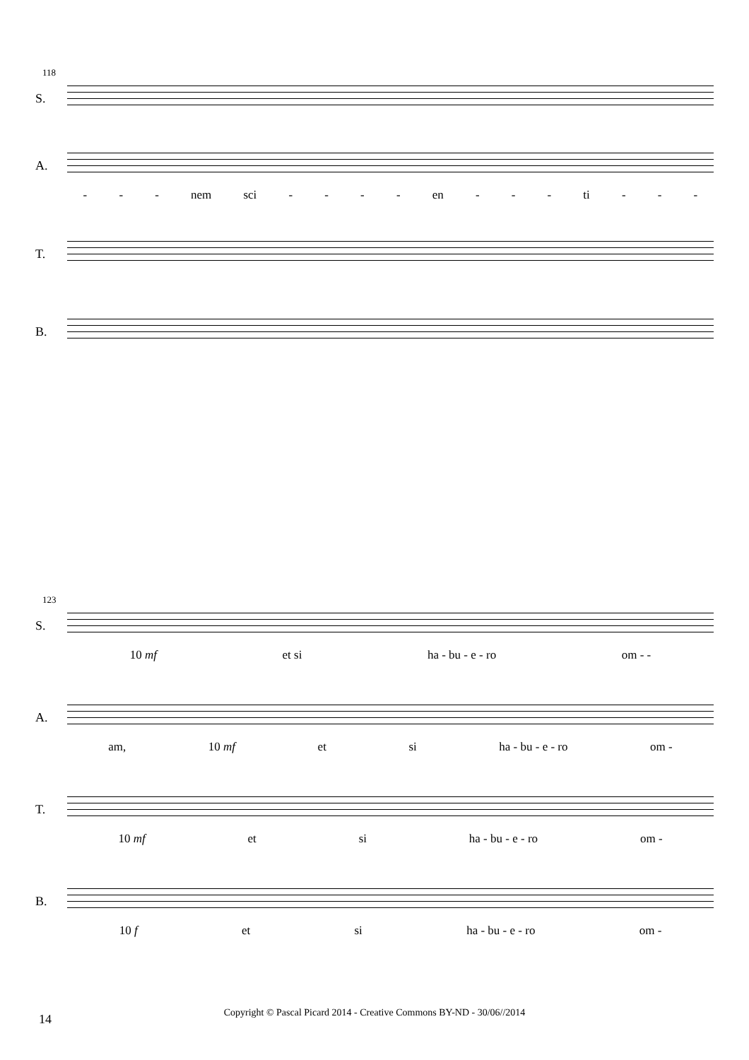118
S.
A.
- - - nem sci - - - - en - - - ti - - -
T.
B.
123
S.
10 mf et si ha - bu - e - ro om - -
A.
am, 10 mf et si ha - bu - e - ro om -
T.
10 mf et si ha - bu - e - ro om -
B.
10 f et si ha - bu - e - ro om -
14
Copyright © Pascal Picard 2014 - Creative Commons BY-ND - 30/06//2014